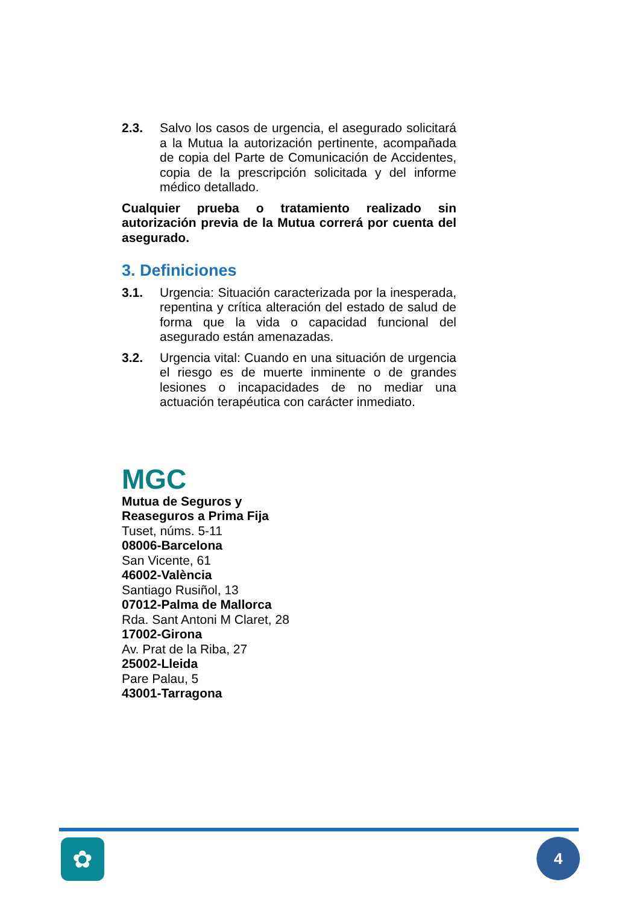2.3. Salvo los casos de urgencia, el asegurado solicitará a la Mutua la autorización pertinente, acompañada de copia del Parte de Comunicación de Accidentes, copia de la prescripción solicitada y del informe médico detallado.
Cualquier prueba o tratamiento realizado sin autorización previa de la Mutua correrá por cuenta del asegurado.
3. Definiciones
3.1. Urgencia: Situación caracterizada por la inesperada, repentina y crítica alteración del estado de salud de forma que la vida o capacidad funcional del asegurado están amenazadas.
3.2. Urgencia vital: Cuando en una situación de urgencia el riesgo es de muerte inminente o de grandes lesiones o incapacidades de no mediar una actuación terapéutica con carácter inmediato.
MGC
Mutua de Seguros y
Reaseguros a Prima Fija
Tuset, núms. 5-11
08006-Barcelona
San Vicente, 61
46002-València
Santiago Rusiñol, 13
07012-Palma de Mallorca
Rda. Sant Antoni M Claret, 28
17002-Girona
Av. Prat de la Riba, 27
25002-Lleida
Pare Palau, 5
43001-Tarragona
✿ 4